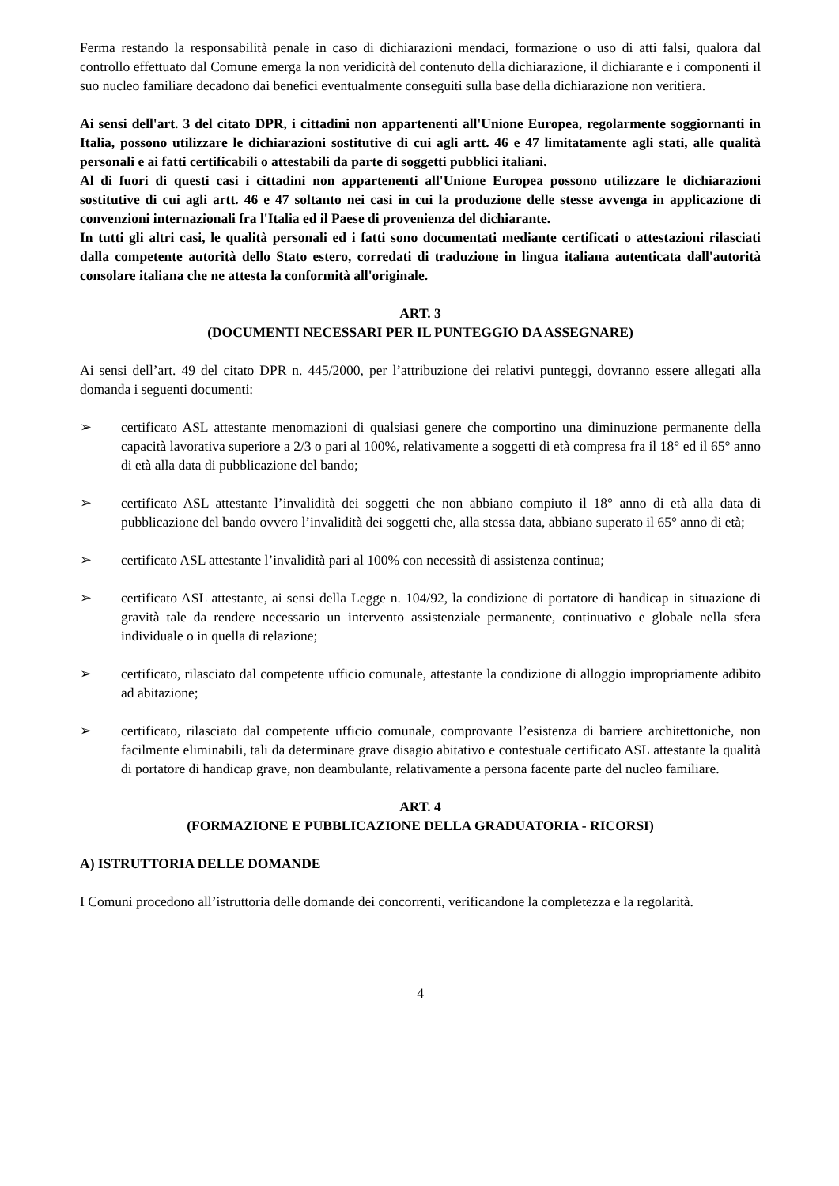Ferma restando la responsabilità penale in caso di dichiarazioni mendaci, formazione o uso di atti falsi, qualora dal controllo effettuato dal Comune emerga la non veridicità del contenuto della dichiarazione, il dichiarante e i componenti il suo nucleo familiare decadono dai benefici eventualmente conseguiti sulla base della dichiarazione non veritiera.
Ai sensi dell'art. 3 del citato DPR, i cittadini non appartenenti all'Unione Europea, regolarmente soggiornanti in Italia, possono utilizzare le dichiarazioni sostitutive di cui agli artt. 46 e 47 limitatamente agli stati, alle qualità personali e ai fatti certificabili o attestabili da parte di soggetti pubblici italiani.
Al di fuori di questi casi i cittadini non appartenenti all'Unione Europea possono utilizzare le dichiarazioni sostitutive di cui agli artt. 46 e 47 soltanto nei casi in cui la produzione delle stesse avvenga in applicazione di convenzioni internazionali fra l'Italia ed il Paese di provenienza del dichiarante.
In tutti gli altri casi, le qualità personali ed i fatti sono documentati mediante certificati o attestazioni rilasciati dalla competente autorità dello Stato estero, corredati di traduzione in lingua italiana autenticata dall'autorità consolare italiana che ne attesta la conformità all'originale.
ART. 3
(DOCUMENTI NECESSARI PER IL PUNTEGGIO DA ASSEGNARE)
Ai sensi dell’art. 49 del citato DPR n. 445/2000, per l’attribuzione dei relativi punteggi, dovranno essere allegati alla domanda i seguenti documenti:
➢ certificato ASL attestante menomazioni di qualsiasi genere che comportino una diminuzione permanente della capacità lavorativa superiore a 2/3 o pari al 100%, relativamente a soggetti di età compresa fra il 18° ed il 65° anno di età alla data di pubblicazione del bando;
➢ certificato ASL attestante l’invalidità dei soggetti che non abbiano compiuto il 18° anno di età alla data di pubblicazione del bando ovvero l’invalidità dei soggetti che, alla stessa data, abbiano superato il 65° anno di età;
➢ certificato ASL attestante l’invalidità pari al 100% con necessità di assistenza continua;
➢ certificato ASL attestante, ai sensi della Legge n. 104/92, la condizione di portatore di handicap in situazione di gravità tale da rendere necessario un intervento assistenziale permanente, continuativo e globale nella sfera individuale o in quella di relazione;
➢ certificato, rilasciato dal competente ufficio comunale, attestante la condizione di alloggio impropriamente adibito ad abitazione;
➢ certificato, rilasciato dal competente ufficio comunale, comprovante l’esistenza di barriere architettoniche, non facilmente eliminabili, tali da determinare grave disagio abitativo e contestuale certificato ASL attestante la qualità di portatore di handicap grave, non deambulante, relativamente a persona facente parte del nucleo familiare.
ART. 4
(FORMAZIONE E PUBBLICAZIONE DELLA GRADUATORIA - RICORSI)
A) ISTRUTTORIA DELLE DOMANDE
I Comuni procedono all’istruttoria delle domande dei concorrenti, verificandone la completezza e la regolarità.
4